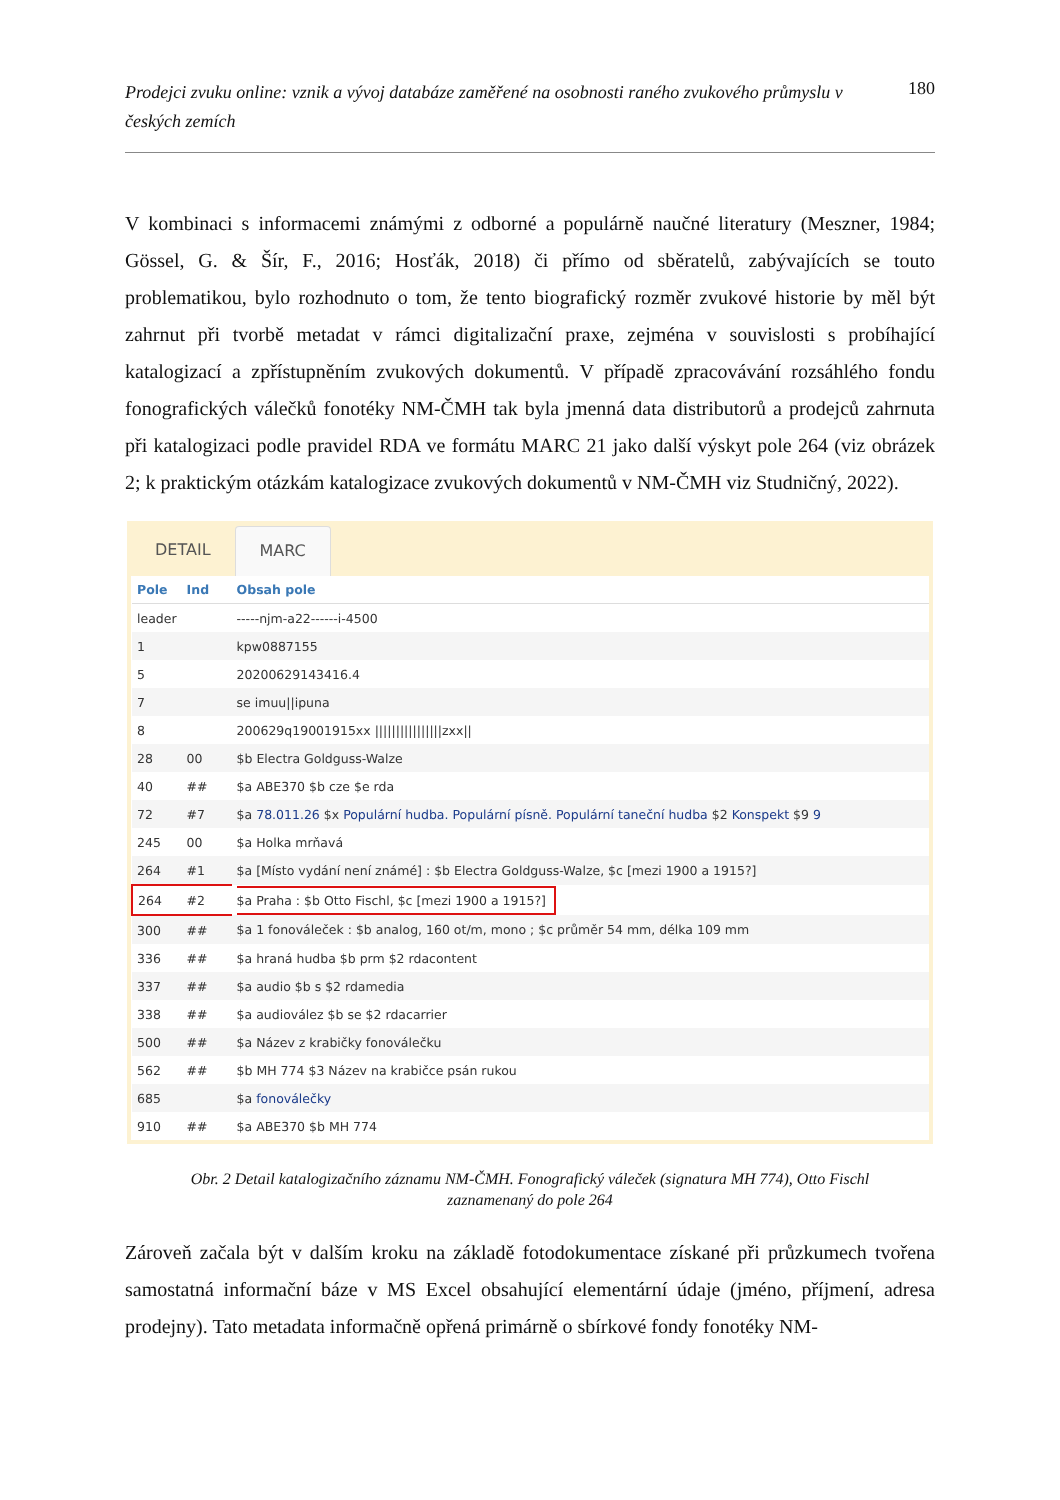Prodejci zvuku online: vznik a vývoj databáze zaměřené na osobnosti raného zvukového průmyslu v českých zemích 180
V kombinaci s informacemi známými z odborné a populárně naučné literatury (Meszner, 1984; Gössel, G. & Šír, F., 2016; Hosťák, 2018) či přímo od sběratelů, zabývajících se touto problematikou, bylo rozhodnuto o tom, že tento biografický rozměr zvukové historie by měl být zahrnut při tvorbě metadat v rámci digitalizační praxe, zejména v souvislosti s probíhající katalogizací a zpřístupněním zvukových dokumentů. V případě zpracovávání rozsáhlého fondu fonografických válečků fonotéky NM-ČMH tak byla jmenná data distributorů a prodejců zahrnuta při katalogizaci podle pravidel RDA ve formátu MARC 21 jako další výskyt pole 264 (viz obrázek 2; k praktickým otázkám katalogizace zvukových dokumentů v NM-ČMH viz Studničný, 2022).
DETAIL MARC
| Pole | Ind | Obsah pole |
| --- | --- | --- |
| leader | | -----njm-a22------i-4500 |
| 1 | | kpw0887155 |
| 5 | | 20200629143416.4 |
| 7 | | se imuu//ipuna |
| 8 | | 200629q19001915xx ////////////////zxx// |
| 28 | 00 | $b Electra Goldguss-Walze |
| 40 | ## | $a ABE370 $b cze $e rda |
| 72 | #7 | $a 78.011.26 $x Populární hudba. Populární písně. Populární taneční hudba $2 Konspekt $9 9 |
| 245 | 00 | $a Holka mrňavá |
| 264 | #1 | $a [Místo vydání není známé] : $b Electra Goldguss-Walze, $c [mezi 1900 a 1915?] |
| 264 | #2 | $a Praha : $b Otto Fischl, $c [mezi 1900 a 1915?] |
| 300 | ## | $a 1 fonováleček : $b analog, 160 ot/m, mono ; $c průměr 54 mm, délka 109 mm |
| 336 | ## | $a hraná hudba $b prm $2 rdacontent |
| 337 | ## | $a audio $b s $2 rdamedia |
| 338 | ## | $a audiovález $b se $2 rdacarrier |
| 500 | ## | $a Název z krabičky fonoválečku |
| 562 | ## | $b MH 774 $3 Název na krabičce psán rukou |
| 685 | | $a fonoválečky |
| 910 | ## | $a ABE370 $b MH 774 |
Obr. 2 Detail katalogizačního záznamu NM-ČMH. Fonografický váleček (signatura MH 774), Otto Fischl
zaznamenaný do pole 264
Zároveň začala být v dalším kroku na základě fotodokumentace získané při průzkumech tvořena samostatná informační báze v MS Excel obsahující elementární údaje (jméno, příjmení, adresa prodejny). Tato metadata informačně opřená primárně o sbírkové fondy fonotéky NM-